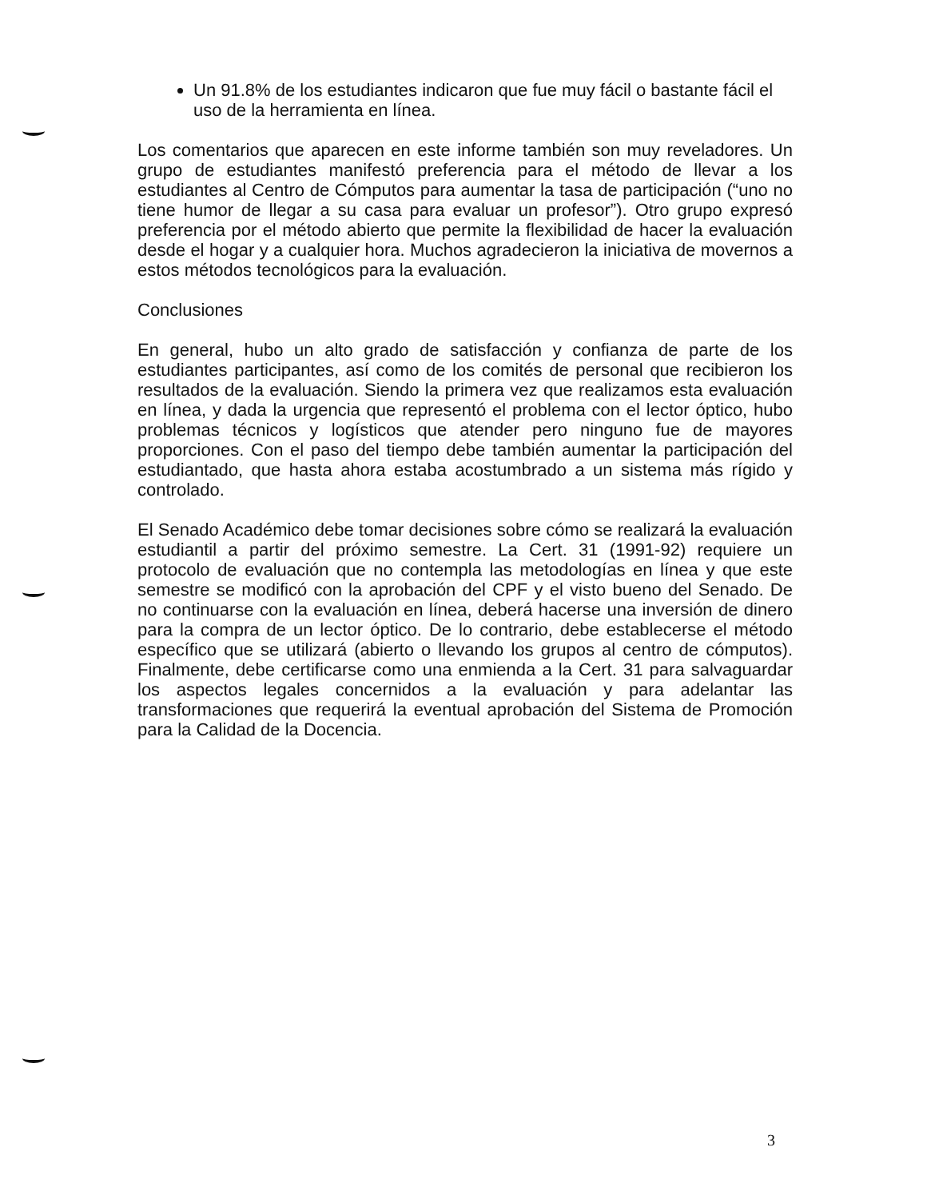Un 91.8% de los estudiantes indicaron que fue muy fácil o bastante fácil el uso de la herramienta en línea.
Los comentarios que aparecen en este informe también son muy reveladores. Un grupo de estudiantes manifestó preferencia para el método de llevar a los estudiantes al Centro de Cómputos para aumentar la tasa de participación (“uno no tiene humor de llegar a su casa para evaluar un profesor”). Otro grupo expresó preferencia por el método abierto que permite la flexibilidad de hacer la evaluación desde el hogar y a cualquier hora. Muchos agradecieron la iniciativa de movernos a estos métodos tecnológicos para la evaluación.
Conclusiones
En general, hubo un alto grado de satisfacción y confianza de parte de los estudiantes participantes, así como de los comités de personal que recibieron los resultados de la evaluación. Siendo la primera vez que realizamos esta evaluación en línea, y dada la urgencia que representó el problema con el lector óptico, hubo problemas técnicos y logísticos que atender pero ninguno fue de mayores proporciones. Con el paso del tiempo debe también aumentar la participación del estudiantado, que hasta ahora estaba acostumbrado a un sistema más rígido y controlado.
El Senado Académico debe tomar decisiones sobre cómo se realizará la evaluación estudiantil a partir del próximo semestre. La Cert. 31 (1991-92) requiere un protocolo de evaluación que no contempla las metodologías en línea y que este semestre se modificó con la aprobación del CPF y el visto bueno del Senado. De no continuarse con la evaluación en línea, deberá hacerse una inversión de dinero para la compra de un lector óptico. De lo contrario, debe establecerse el método específico que se utilizará (abierto o llevando los grupos al centro de cómputos). Finalmente, debe certificarse como una enmienda a la Cert. 31 para salvaguardar los aspectos legales concernidos a la evaluación y para adelantar las transformaciones que requerirá la eventual aprobación del Sistema de Promoción para la Calidad de la Docencia.
3